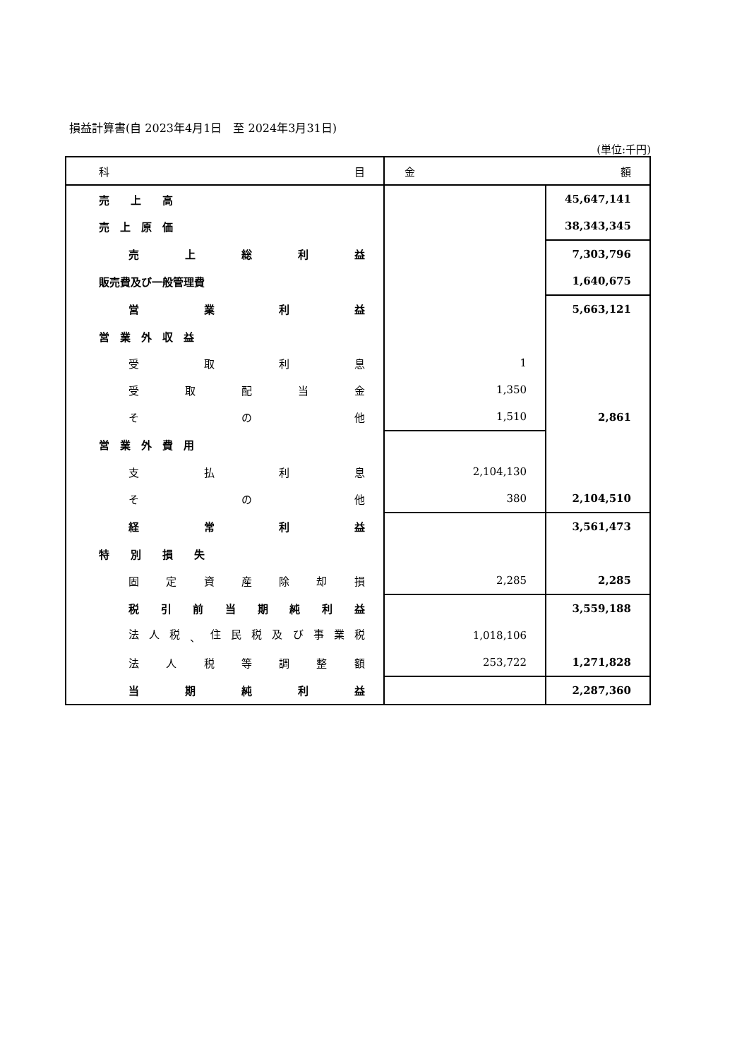損益計算書(自 2023年4月1日　至 2024年3月31日)
(単位:千円)
| 科 目 | 金 額 | |
| 売 上 高 | | 45,647,141 |
| 売 上 原 価 | | 38,343,345 |
| 売 上 総 利 益 | | 7,303,796 |
| 販売費及び一般管理費 | | 1,640,675 |
| 営 業 利 益 | | 5,663,121 |
| 営 業 外 収 益 | | |
| 受 取 利 息 | 1 | |
| 受 取 配 当 金 | 1,350 | |
| そ の 他 | 1,510 | 2,861 |
| 営 業 外 費 用 | | |
| 支 払 利 息 | 2,104,130 | |
| そ の 他 | 380 | 2,104,510 |
| 経 常 利 益 | | 3,561,473 |
| 特 別 損 失 | | |
| 固 定 資 産 除 却 損 | 2,285 | 2,285 |
| 税 引 前 当 期 純 利 益 | | 3,559,188 |
| 法 人 税 、 住 民 税 及 び 事 業 税 | 1,018,106 | |
| 法 人 税 等 調 整 額 | 253,722 | 1,271,828 |
| 当 期 純 利 益 | | 2,287,360 |